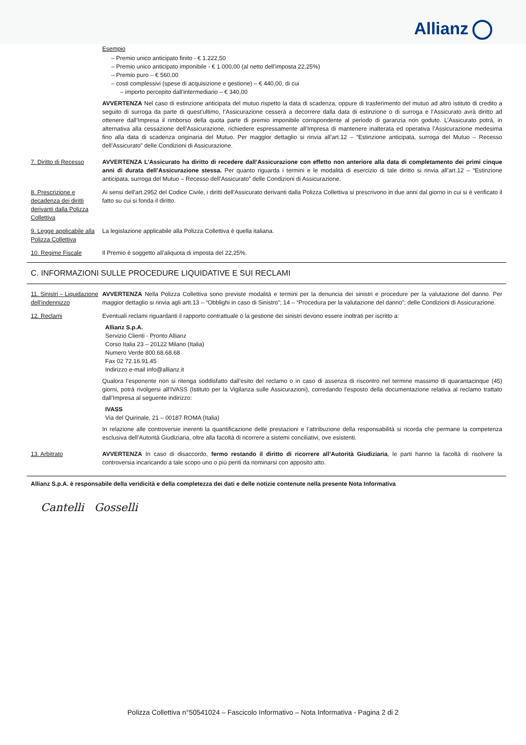Allianz
Esempio
– Premio unico anticipato finito - € 1.222,50
– Premio unico anticipato imponibile - € 1.000,00 (al netto dell’imposta 22,25%)
– Premio puro – € 560,00
– costi complessivi (spese di acquisizione e gestione) – € 440,00, di cui
– importo percepito dall’intermediario – € 340,00
AVVERTENZA Nel caso di estinzione anticipata del mutuo rispetto la data di scadenza, oppure di trasferimento del mutuo ad altro istituto di credito a seguito di surroga da parte di quest’ultimo, l’Assicurazione cesserà a decorrere dalla data di estinzione o di surroga e l’Assicurato avrà diritto ad ottenere dall’Impresa il rimborso della quota parte di premio imponibile corrispondente al periodo di garanzia non goduto. L’Assicurato potrà, in alternativa alla cessazione dell’Assicurazione, richiedere espressamente all’Impresa di mantenere inalterata ed operativa l’Assicurazione medesima fino alla data di scadenza originaria del Mutuo. Per maggior dettaglio si rinvia all’art.12 – “Estinzione anticipata, surroga del Mutuo – Recesso dell’Assicurato” delle Condizioni di Assicurazione.
7. Diritto di Recesso
AVVERTENZA L’Assicurato ha diritto di recedere dall’Assicurazione con effetto non anteriore alla data di completamento dei primi cinque anni di durata dell’Assicurazione stessa. Per quanto riguarda i termini e le modalità di esercizio di tale diritto si rinvia all’art.12 – “Estinzione anticipata, surroga del Mutuo – Recesso dell’Assicurato” delle Condizioni di Assicurazione.
8. Prescrizione e decadenza dei diritti derivanti dalla Polizza Collettiva
Ai sensi dell'art.2952 del Codice Civile, i diritti dell'Assicurato derivanti dalla Polizza Collettiva si prescrivono in due anni dal giorno in cui si è verificato il fatto su cui si fonda il diritto.
9. Legge applicabile alla Polizza Collettiva
La legislazione applicabile alla Polizza Collettiva è quella italiana.
10. Regime Fiscale Il Premio è soggetto all’aliquota di imposta del 22,25%.
C. INFORMAZIONI SULLE PROCEDURE LIQUIDATIVE E SUI RECLAMI
11. Sinistri – Liquidazione dell’indennizzo
AVVERTENZA Nella Polizza Collettiva sono previste modalità e termini per la denuncia dei sinistri e procedure per la valutazione del danno. Per maggior dettaglio si rinvia agli artt.13 – “Obblighi in caso di Sinistro”; 14 – “Procedura per la valutazione del danno”; delle Condizioni di Assicurazione.
12. Reclami Eventuali reclami riguardanti il rapporto contrattuale o la gestione dei sinistri devono essere inoltrati per iscritto a:
Allianz S.p.A.
Servizio Clienti - Pronto Allianz
Corso Italia 23 – 20122 Milano (Italia)
Numero Verde 800.68.68.68
Fax 02 72.16.91.45
Indirizzo e-mail info@allianz.it
Qualora l’esponente non si ritenga soddisfatto dall’esito del reclamo o in caso di assenza di riscontro nel termine massimo di quarantacinque (45) giorni, potrà rivolgersi all’IVASS (Istituto per la Vigilanza sulle Assicurazioni), corredando l’esposto della documentazione relativa al reclamo trattato dall’Impresa al seguente indirizzo:
IVASS
Via del Quirinale, 21 – 00187 ROMA (Italia)
In relazione alle controversie inerenti la quantificazione delle prestazioni e l’attribuzione della responsabilità si ricorda che permane la competenza esclusiva dell’Autorità Giudiziaria, oltre alla facoltà di ricorrere a sistemi conciliativi, ove esistenti.
13. Arbitrato AVVERTENZA In caso di disaccordo, fermo restando il diritto di ricorrere all’Autorità Giudiziaria, le parti hanno la facoltà di risolvere la controversia incaricando a tale scopo uno o più periti da nominarsi con apposito atto.
Allianz S.p.A. è responsabile della veridicità e della completezza dei dati e delle notizie contenute nella presente Nota Informativa
Cantelli Gosselli
Polizza Collettiva n°50541024 – Fascicolo Informativo – Nota Informativa - Pagina 2 di 2